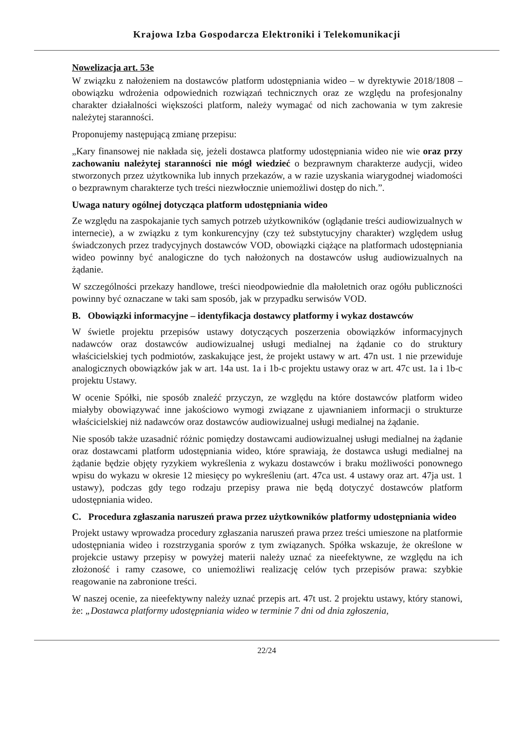Krajowa Izba Gospodarcza Elektroniki i Telekomunikacji
Nowelizacja art. 53e
W związku z nałożeniem na dostawców platform udostępniania wideo – w dyrektywie 2018/1808 – obowiązku wdrożenia odpowiednich rozwiązań technicznych oraz ze względu na profesjonalny charakter działalności większości platform, należy wymagać od nich zachowania w tym zakresie należytej staranności.
Proponujemy następującą zmianę przepisu:
„Kary finansowej nie nakłada się, jeżeli dostawca platformy udostępniania wideo nie wie oraz przy zachowaniu należytej staranności nie mógł wiedzieć o bezprawnym charakterze audycji, wideo stworzonych przez użytkownika lub innych przekazów, a w razie uzyskania wiarygodnej wiadomości o bezprawnym charakterze tych treści niezwłocznie uniemożliwi dostęp do nich.”.
Uwaga natury ogólnej dotycząca platform udostępniania wideo
Ze względu na zaspokajanie tych samych potrzeb użytkowników (oglądanie treści audiowizualnych w internecie), a w związku z tym konkurencyjny (czy też substytucyjny charakter) względem usług świadczonych przez tradycyjnych dostawców VOD, obowiązki ciążące na platformach udostępniania wideo powinny być analogiczne do tych nałożonych na dostawców usług audiowizualnych na żądanie.
W szczególności przekazy handlowe, treści nieodpowiednie dla małoletnich oraz ogółu publiczności powinny być oznaczane w taki sam sposób, jak w przypadku serwisów VOD.
B. Obowiązki informacyjne – identyfikacja dostawcy platformy i wykaz dostawców
W świetle projektu przepisów ustawy dotyczących poszerzenia obowiązków informacyjnych nadawców oraz dostawców audiowizualnej usługi medialnej na żądanie co do struktury właścicielskiej tych podmiotów, zaskakujące jest, że projekt ustawy w art. 47n ust. 1 nie przewiduje analogicznych obowiązków jak w art. 14a ust. 1a i 1b-c projektu ustawy oraz w art. 47c ust. 1a i 1b-c projektu Ustawy.
W ocenie Spółki, nie sposób znaleźć przyczyn, ze względu na które dostawców platform wideo miałyby obowiązywać inne jakościowo wymogi związane z ujawnianiem informacji o strukturze właścicielskiej niż nadawców oraz dostawców audiowizualnej usługi medialnej na żądanie.
Nie sposób także uzasadnić różnic pomiędzy dostawcami audiowizualnej usługi medialnej na żądanie oraz dostawcami platform udostępniania wideo, które sprawiają, że dostawca usługi medialnej na żądanie będzie objęty ryzykiem wykreślenia z wykazu dostawców i braku możliwości ponownego wpisu do wykazu w okresie 12 miesięcy po wykreśleniu (art. 47ca ust. 4 ustawy oraz art. 47ja ust. 1 ustawy), podczas gdy tego rodzaju przepisy prawa nie będą dotyczyć dostawców platform udostępniania wideo.
C. Procedura zgłaszania naruszeń prawa przez użytkowników platformy udostępniania wideo
Projekt ustawy wprowadza procedury zgłaszania naruszeń prawa przez treści umieszone na platformie udostępniania wideo i rozstrzygania sporów z tym związanych. Spółka wskazuje, że określone w projekcie ustawy przepisy w powyżej materii należy uznać za nieefektywne, ze względu na ich złożoność i ramy czasowe, co uniemożliwi realizację celów tych przepisów prawa: szybkie reagowanie na zabronione treści.
W naszej ocenie, za nieefektywny należy uznać przepis art. 47t ust. 2 projektu ustawy, który stanowi, że: „Dostawca platformy udostępniania wideo w terminie 7 dni od dnia zgłoszenia,
22/24